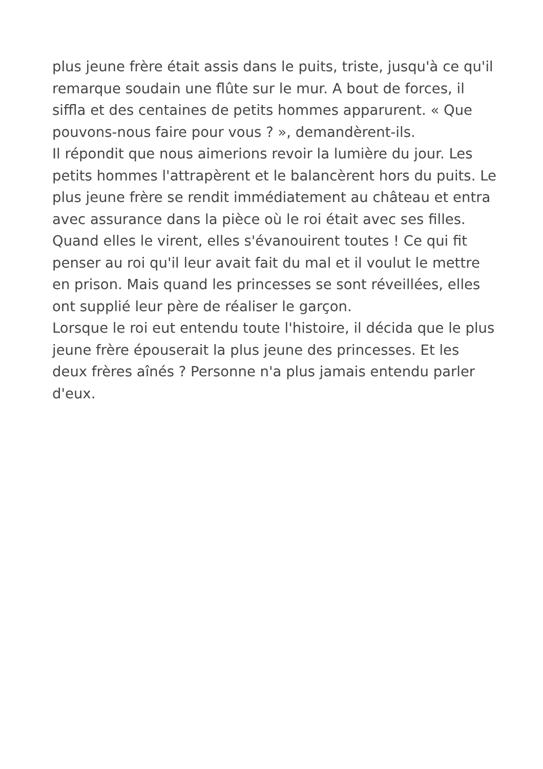plus jeune frère était assis dans le puits, triste, jusqu'à ce qu'il remarque soudain une flûte sur le mur. A bout de forces, il siffla et des centaines de petits hommes apparurent. « Que pouvons-nous faire pour vous ? », demandèrent-ils.
Il répondit que nous aimerions revoir la lumière du jour. Les petits hommes l'attrapèrent et le balancèrent hors du puits. Le plus jeune frère se rendit immédiatement au château et entra avec assurance dans la pièce où le roi était avec ses filles. Quand elles le virent, elles s'évanouirent toutes ! Ce qui fit penser au roi qu'il leur avait fait du mal et il voulut le mettre en prison. Mais quand les princesses se sont réveillées, elles ont supplié leur père de réaliser le garçon.
Lorsque le roi eut entendu toute l'histoire, il décida que le plus jeune frère épouserait la plus jeune des princesses. Et les deux frères aînés ? Personne n'a plus jamais entendu parler d'eux.